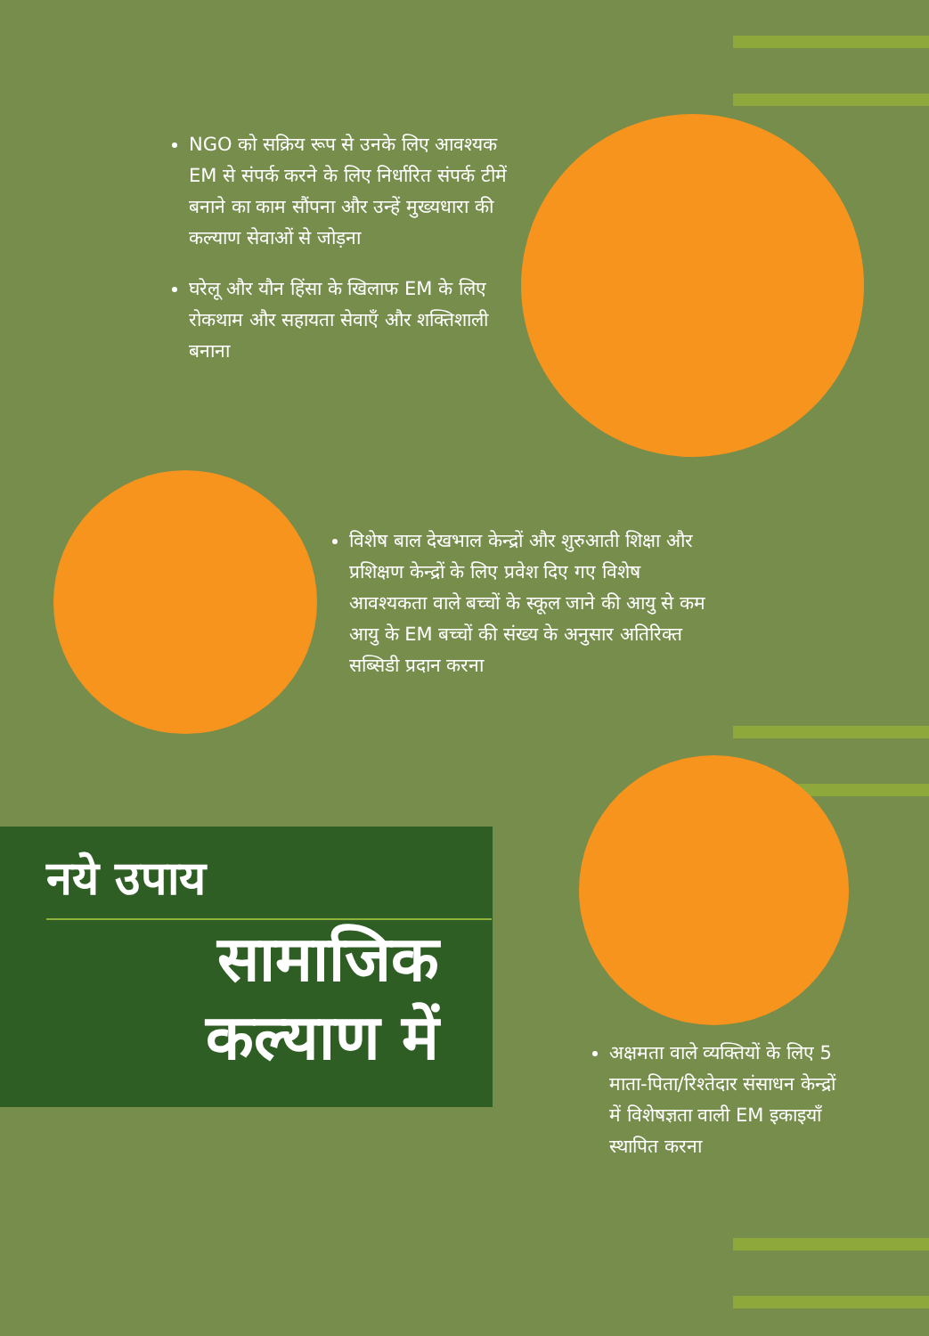NGO को सक्रिय रूप से उनके लिए आवश्यक EM से संपर्क करने के लिए निर्धारित संपर्क टीमें बनाने का काम सौंपना और उन्हें मुख्यधारा की कल्याण सेवाओं से जोड़ना
घरेलू और यौन हिंसा के खिलाफ EM के लिए रोकथाम और सहायता सेवाएँ और शक्तिशाली बनाना
विशेष बाल देखभाल केन्द्रों और शुरुआती शिक्षा और प्रशिक्षण केन्द्रों के लिए प्रवेश दिए गए विशेष आवश्यकता वाले बच्चों के स्कूल जाने की आयु से कम आयु के EM बच्चों की संख्य के अनुसार अतिरिक्त सब्सिडी प्रदान करना
नये उपाय
सामाजिक
कल्याण में
अक्षमता वाले व्यक्तियों के लिए 5 माता-पिता/रिश्तेदार संसाधन केन्द्रों में विशेषज्ञता वाली EM इकाइयाँ स्थापित करना